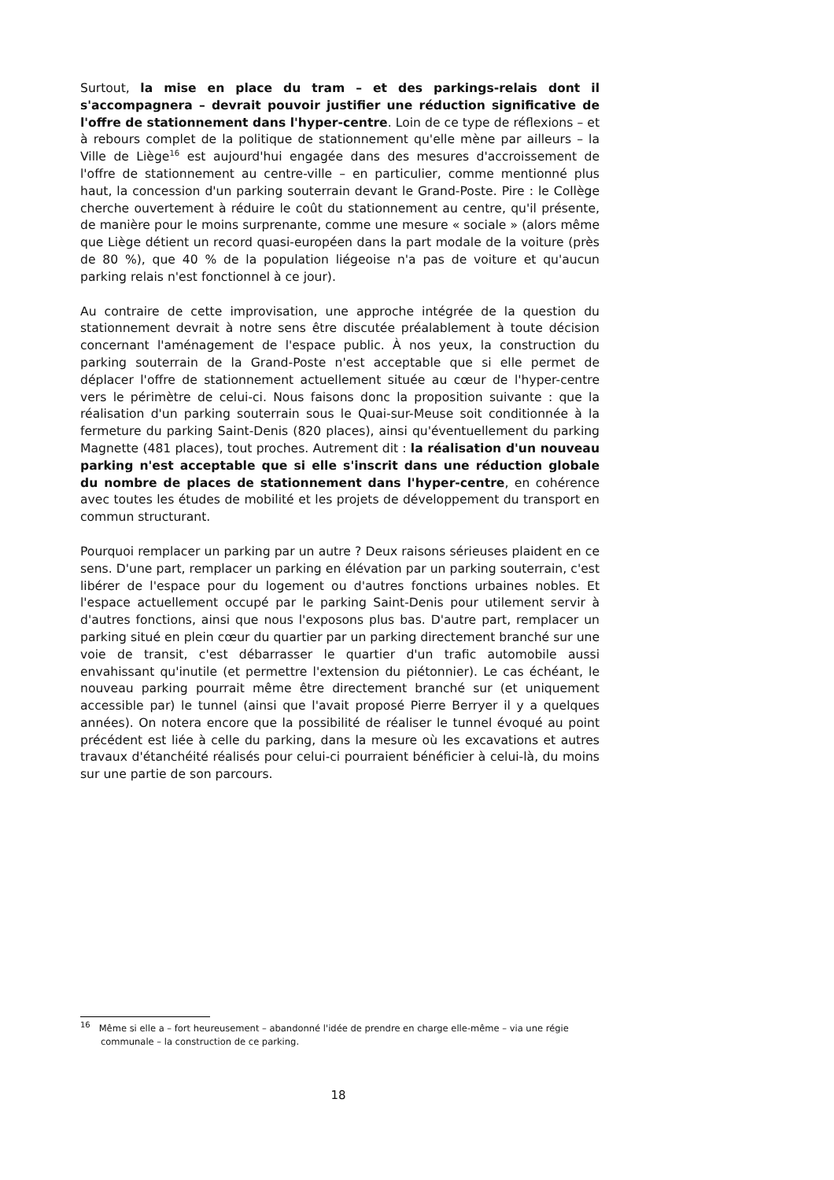Surtout, la mise en place du tram – et des parkings-relais dont il s'accompagnera – devrait pouvoir justifier une réduction significative de l'offre de stationnement dans l'hyper-centre. Loin de ce type de réflexions – et à rebours complet de la politique de stationnement qu'elle mène par ailleurs – la Ville de Liège<sup>16</sup> est aujourd'hui engagée dans des mesures d'accroissement de l'offre de stationnement au centre-ville – en particulier, comme mentionné plus haut, la concession d'un parking souterrain devant le Grand-Poste. Pire : le Collège cherche ouvertement à réduire le coût du stationnement au centre, qu'il présente, de manière pour le moins surprenante, comme une mesure « sociale » (alors même que Liège détient un record quasi-européen dans la part modale de la voiture (près de 80 %), que 40 % de la population liégeoise n'a pas de voiture et qu'aucun parking relais n'est fonctionnel à ce jour).
Au contraire de cette improvisation, une approche intégrée de la question du stationnement devrait à notre sens être discutée préalablement à toute décision concernant l'aménagement de l'espace public. À nos yeux, la construction du parking souterrain de la Grand-Poste n'est acceptable que si elle permet de déplacer l'offre de stationnement actuellement située au cœur de l'hyper-centre vers le périmètre de celui-ci. Nous faisons donc la proposition suivante : que la réalisation d'un parking souterrain sous le Quai-sur-Meuse soit conditionnée à la fermeture du parking Saint-Denis (820 places), ainsi qu'éventuellement du parking Magnette (481 places), tout proches. Autrement dit : la réalisation d'un nouveau parking n'est acceptable que si elle s'inscrit dans une réduction globale du nombre de places de stationnement dans l'hyper-centre, en cohérence avec toutes les études de mobilité et les projets de développement du transport en commun structurant.
Pourquoi remplacer un parking par un autre ? Deux raisons sérieuses plaident en ce sens. D'une part, remplacer un parking en élévation par un parking souterrain, c'est libérer de l'espace pour du logement ou d'autres fonctions urbaines nobles. Et l'espace actuellement occupé par le parking Saint-Denis pour utilement servir à d'autres fonctions, ainsi que nous l'exposons plus bas. D'autre part, remplacer un parking situé en plein cœur du quartier par un parking directement branché sur une voie de transit, c'est débarrasser le quartier d'un trafic automobile aussi envahissant qu'inutile (et permettre l'extension du piétonnier). Le cas échéant, le nouveau parking pourrait même être directement branché sur (et uniquement accessible par) le tunnel (ainsi que l'avait proposé Pierre Berryer il y a quelques années). On notera encore que la possibilité de réaliser le tunnel évoqué au point précédent est liée à celle du parking, dans la mesure où les excavations et autres travaux d'étanchéité réalisés pour celui-ci pourraient bénéficier à celui-là, du moins sur une partie de son parcours.
<sup>16</sup> Même si elle a – fort heureusement – abandonné l'idée de prendre en charge elle-même – via une régie communale – la construction de ce parking.
18